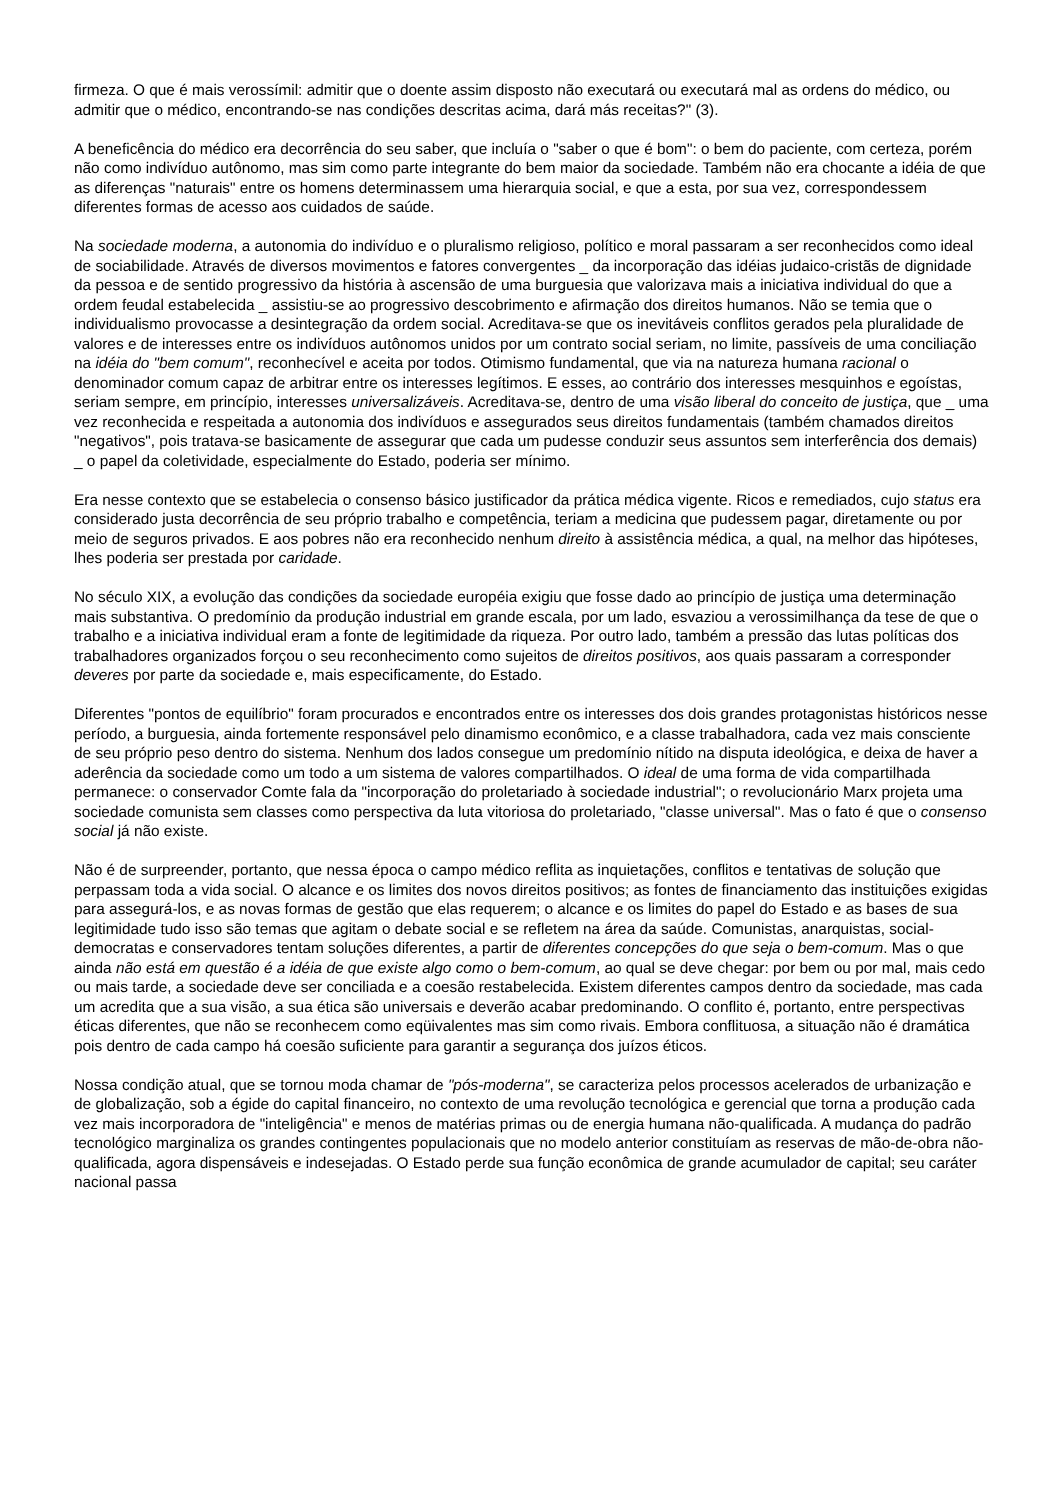firmeza. O que é mais verossímil: admitir que o doente assim disposto não executará ou executará mal as ordens do médico, ou admitir que o médico, encontrando-se nas condições descritas acima, dará más receitas?" (3).
A beneficência do médico era decorrência do seu saber, que incluía o "saber o que é bom": o bem do paciente, com certeza, porém não como indivíduo autônomo, mas sim como parte integrante do bem maior da sociedade. Também não era chocante a idéia de que as diferenças "naturais" entre os homens determinassem uma hierarquia social, e que a esta, por sua vez, correspondessem diferentes formas de acesso aos cuidados de saúde.
Na sociedade moderna, a autonomia do indivíduo e o pluralismo religioso, político e moral passaram a ser reconhecidos como ideal de sociabilidade. Através de diversos movimentos e fatores convergentes _ da incorporação das idéias judaico-cristãs de dignidade da pessoa e de sentido progressivo da história à ascensão de uma burguesia que valorizava mais a iniciativa individual do que a ordem feudal estabelecida _ assistiu-se ao progressivo descobrimento e afirmação dos direitos humanos. Não se temia que o individualismo provocasse a desintegração da ordem social. Acreditava-se que os inevitáveis conflitos gerados pela pluralidade de valores e de interesses entre os indivíduos autônomos unidos por um contrato social seriam, no limite, passíveis de uma conciliação na idéia do "bem comum", reconhecível e aceita por todos. Otimismo fundamental, que via na natureza humana racional o denominador comum capaz de arbitrar entre os interesses legítimos. E esses, ao contrário dos interesses mesquinhos e egoístas, seriam sempre, em princípio, interesses universalizáveis. Acreditava-se, dentro de uma visão liberal do conceito de justiça, que _ uma vez reconhecida e respeitada a autonomia dos indivíduos e assegurados seus direitos fundamentais (também chamados direitos "negativos", pois tratava-se basicamente de assegurar que cada um pudesse conduzir seus assuntos sem interferência dos demais) _ o papel da coletividade, especialmente do Estado, poderia ser mínimo.
Era nesse contexto que se estabelecia o consenso básico justificador da prática médica vigente. Ricos e remediados, cujo status era considerado justa decorrência de seu próprio trabalho e competência, teriam a medicina que pudessem pagar, diretamente ou por meio de seguros privados. E aos pobres não era reconhecido nenhum direito à assistência médica, a qual, na melhor das hipóteses, lhes poderia ser prestada por caridade.
No século XIX, a evolução das condições da sociedade européia exigiu que fosse dado ao princípio de justiça uma determinação mais substantiva. O predomínio da produção industrial em grande escala, por um lado, esvaziou a verossimilhança da tese de que o trabalho e a iniciativa individual eram a fonte de legitimidade da riqueza. Por outro lado, também a pressão das lutas políticas dos trabalhadores organizados forçou o seu reconhecimento como sujeitos de direitos positivos, aos quais passaram a corresponder deveres por parte da sociedade e, mais especificamente, do Estado.
Diferentes "pontos de equilíbrio" foram procurados e encontrados entre os interesses dos dois grandes protagonistas históricos nesse período, a burguesia, ainda fortemente responsável pelo dinamismo econômico, e a classe trabalhadora, cada vez mais consciente de seu próprio peso dentro do sistema. Nenhum dos lados consegue um predomínio nítido na disputa ideológica, e deixa de haver a aderência da sociedade como um todo a um sistema de valores compartilhados. O ideal de uma forma de vida compartilhada permanece: o conservador Comte fala da "incorporação do proletariado à sociedade industrial"; o revolucionário Marx projeta uma sociedade comunista sem classes como perspectiva da luta vitoriosa do proletariado, "classe universal". Mas o fato é que o consenso social já não existe.
Não é de surpreender, portanto, que nessa época o campo médico reflita as inquietações, conflitos e tentativas de solução que perpassam toda a vida social. O alcance e os limites dos novos direitos positivos; as fontes de financiamento das instituições exigidas para assegurá-los, e as novas formas de gestão que elas requerem; o alcance e os limites do papel do Estado e as bases de sua legitimidade tudo isso são temas que agitam o debate social e se refletem na área da saúde. Comunistas, anarquistas, social-democratas e conservadores tentam soluções diferentes, a partir de diferentes concepções do que seja o bem-comum. Mas o que ainda não está em questão é a idéia de que existe algo como o bem-comum, ao qual se deve chegar: por bem ou por mal, mais cedo ou mais tarde, a sociedade deve ser conciliada e a coesão restabelecida. Existem diferentes campos dentro da sociedade, mas cada um acredita que a sua visão, a sua ética são universais e deverão acabar predominando. O conflito é, portanto, entre perspectivas éticas diferentes, que não se reconhecem como eqüivalentes mas sim como rivais. Embora conflituosa, a situação não é dramática pois dentro de cada campo há coesão suficiente para garantir a segurança dos juízos éticos.
Nossa condição atual, que se tornou moda chamar de "pós-moderna", se caracteriza pelos processos acelerados de urbanização e de globalização, sob a égide do capital financeiro, no contexto de uma revolução tecnológica e gerencial que torna a produção cada vez mais incorporadora de "inteligência" e menos de matérias primas ou de energia humana não-qualificada. A mudança do padrão tecnológico marginaliza os grandes contingentes populacionais que no modelo anterior constituíam as reservas de mão-de-obra não-qualificada, agora dispensáveis e indesejadas. O Estado perde sua função econômica de grande acumulador de capital; seu caráter nacional passa